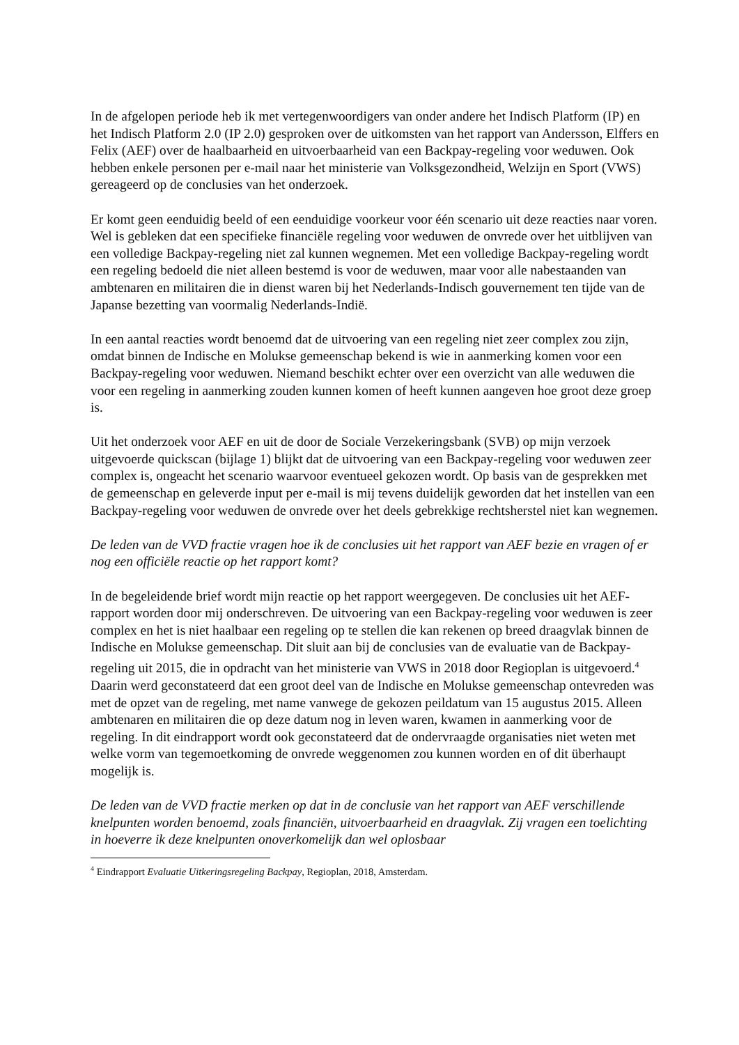In de afgelopen periode heb ik met vertegenwoordigers van onder andere het Indisch Platform (IP) en het Indisch Platform 2.0 (IP 2.0) gesproken over de uitkomsten van het rapport van Andersson, Elffers en Felix (AEF) over de haalbaarheid en uitvoerbaarheid van een Backpay-regeling voor weduwen. Ook hebben enkele personen per e-mail naar het ministerie van Volksgezondheid, Welzijn en Sport (VWS) gereageerd op de conclusies van het onderzoek.
Er komt geen eenduidig beeld of een eenduidige voorkeur voor één scenario uit deze reacties naar voren. Wel is gebleken dat een specifieke financiële regeling voor weduwen de onvrede over het uitblijven van een volledige Backpay-regeling niet zal kunnen wegnemen. Met een volledige Backpay-regeling wordt een regeling bedoeld die niet alleen bestemd is voor de weduwen, maar voor alle nabestaanden van ambtenaren en militairen die in dienst waren bij het Nederlands-Indisch gouvernement ten tijde van de Japanse bezetting van voormalig Nederlands-Indië.
In een aantal reacties wordt benoemd dat de uitvoering van een regeling niet zeer complex zou zijn, omdat binnen de Indische en Molukse gemeenschap bekend is wie in aanmerking komen voor een Backpay-regeling voor weduwen. Niemand beschikt echter over een overzicht van alle weduwen die voor een regeling in aanmerking zouden kunnen komen of heeft kunnen aangeven hoe groot deze groep is.
Uit het onderzoek voor AEF en uit de door de Sociale Verzekeringsbank (SVB) op mijn verzoek uitgevoerde quickscan (bijlage 1) blijkt dat de uitvoering van een Backpay-regeling voor weduwen zeer complex is, ongeacht het scenario waarvoor eventueel gekozen wordt. Op basis van de gesprekken met de gemeenschap en geleverde input per e-mail is mij tevens duidelijk geworden dat het instellen van een Backpay-regeling voor weduwen de onvrede over het deels gebrekkige rechtsherstel niet kan wegnemen.
De leden van de VVD fractie vragen hoe ik de conclusies uit het rapport van AEF bezie en vragen of er nog een officiële reactie op het rapport komt?
In de begeleidende brief wordt mijn reactie op het rapport weergegeven. De conclusies uit het AEF-rapport worden door mij onderschreven. De uitvoering van een Backpay-regeling voor weduwen is zeer complex en het is niet haalbaar een regeling op te stellen die kan rekenen op breed draagvlak binnen de Indische en Molukse gemeenschap. Dit sluit aan bij de conclusies van de evaluatie van de Backpay-regeling uit 2015, die in opdracht van het ministerie van VWS in 2018 door Regioplan is uitgevoerd.<sup>4</sup> Daarin werd geconstateerd dat een groot deel van de Indische en Molukse gemeenschap ontevreden was met de opzet van de regeling, met name vanwege de gekozen peildatum van 15 augustus 2015. Alleen ambtenaren en militairen die op deze datum nog in leven waren, kwamen in aanmerking voor de regeling. In dit eindrapport wordt ook geconstateerd dat de ondervraagde organisaties niet weten met welke vorm van tegemoetkoming de onvrede weggenomen zou kunnen worden en of dit überhaupt mogelijk is.
De leden van de VVD fractie merken op dat in de conclusie van het rapport van AEF verschillende knelpunten worden benoemd, zoals financiën, uitvoerbaarheid en draagvlak. Zij vragen een toelichting in hoeverre ik deze knelpunten onoverkomelijk dan wel oplosbaar
<sup>4</sup> Eindrapport Evaluatie Uitkeringsregeling Backpay, Regioplan, 2018, Amsterdam.